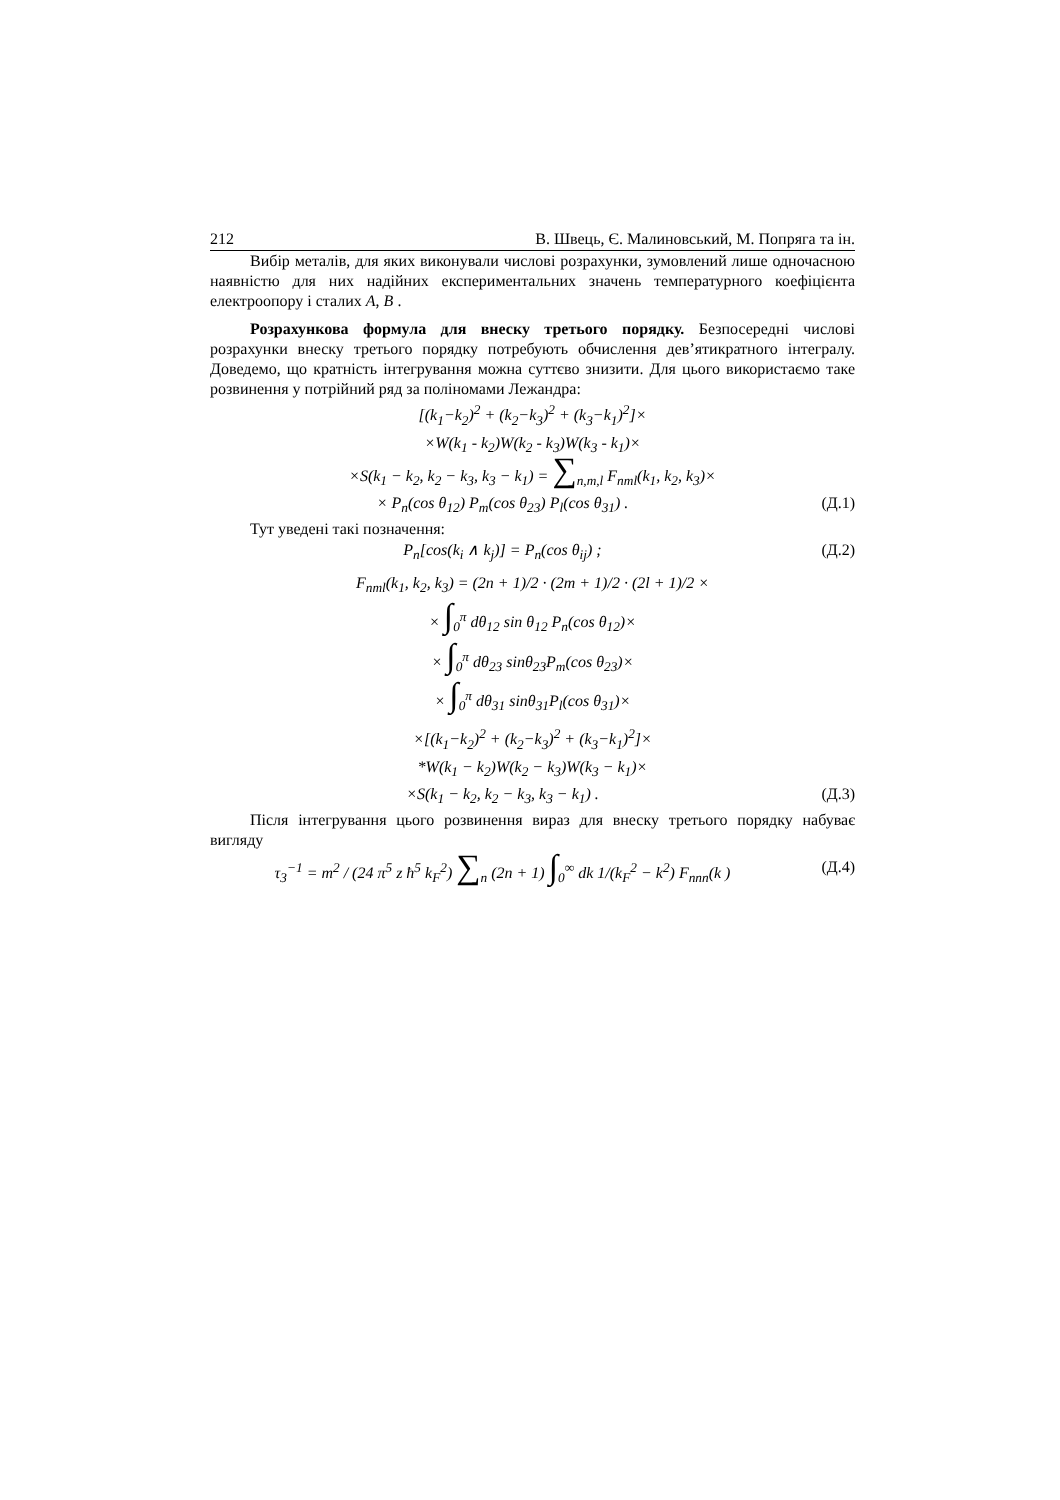212 В. Швець, Є. Малиновський, М. Попряга та ін.
Вибір металів, для яких виконували числові розрахунки, зумовлений лише одночасною наявністю для них надійних експериментальних значень температурного коефіцієнта електроопору і сталих A, B .
Розрахункова формула для внеску третього порядку. Безпосередні числові розрахунки внеску третього порядку потребують обчислення дев’ятикратного інтегралу. Доведемо, що кратність інтегрування можна суттєво знизити. Для цього використаємо таке розвинення у потрійний ряд за поліномами Лежандра:
[(k<sub>1</sub>−k<sub>2</sub>)<sup>2</sup> + (k<sub>2</sub>−k<sub>3</sub>)<sup>2</sup> + (k<sub>3</sub>−k<sub>1</sub>)<sup>2</sup>]×
×W(k<sub>1</sub> - k<sub>2</sub>)W(k<sub>2</sub> - k<sub>3</sub>)W(k<sub>3</sub> - k<sub>1</sub>)×
×S(k<sub>1</sub> − k<sub>2</sub>, k<sub>2</sub> − k<sub>3</sub>, k<sub>3</sub> − k<sub>1</sub>) = ∑<sub>n,m,l</sub> F<sub>nml</sub>(k<sub>1</sub>, k<sub>2</sub>, k<sub>3</sub>)×
× P<sub>n</sub>(cos θ<sub>12</sub>) P<sub>m</sub>(cos θ<sub>23</sub>) P<sub>l</sub>(cos θ<sub>31</sub>) .
(Д.1)
Тут уведені такі позначення:
P<sub>n</sub>[cos(k<sub>i</sub> ∧ k<sub>j</sub>)] = P<sub>n</sub>(cos θ<sub>ij</sub>) ;
(Д.2)
F<sub>nml</sub>(k<sub>1</sub>, k<sub>2</sub>, k<sub>3</sub>) = (2n + 1)/2 · (2m + 1)/2 · (2l + 1)/2 ×
× ∫<sub>0</sub><sup>π</sup> dθ<sub>12</sub> sin θ<sub>12</sub> P<sub>n</sub>(cos θ<sub>12</sub>)×
× ∫<sub>0</sub><sup>π</sup> dθ<sub>23</sub> sinθ<sub>23</sub>P<sub>m</sub>(cos θ<sub>23</sub>)×
× ∫<sub>0</sub><sup>π</sup> dθ<sub>31</sub> sinθ<sub>31</sub>P<sub>l</sub>(cos θ<sub>31</sub>)×
×[(k<sub>1</sub>−k<sub>2</sub>)<sup>2</sup> + (k<sub>2</sub>−k<sub>3</sub>)<sup>2</sup> + (k<sub>3</sub>−k<sub>1</sub>)<sup>2</sup>]×
*W(k<sub>1</sub> − k<sub>2</sub>)W(k<sub>2</sub> − k<sub>3</sub>)W(k<sub>3</sub> − k<sub>1</sub>)×
×S(k<sub>1</sub> − k<sub>2</sub>, k<sub>2</sub> − k<sub>3</sub>, k<sub>3</sub> − k<sub>1</sub>) .
(Д.3)
Після інтегрування цього розвинення вираз для внеску третього порядку набуває вигляду
τ<sub>3</sub><sup>−1</sup> = m<sup>2</sup> / (24 π<sup>5</sup> z ħ<sup>5</sup> k<sub>F</sub><sup>2</sup>) ∑<sub>n</sub> (2n + 1) ∫<sub>0</sub><sup>∞</sup> dk 1/(k<sub>F</sub><sup>2</sup> − k<sup>2</sup>) F<sub>nnn</sub>(k )
(Д.4)